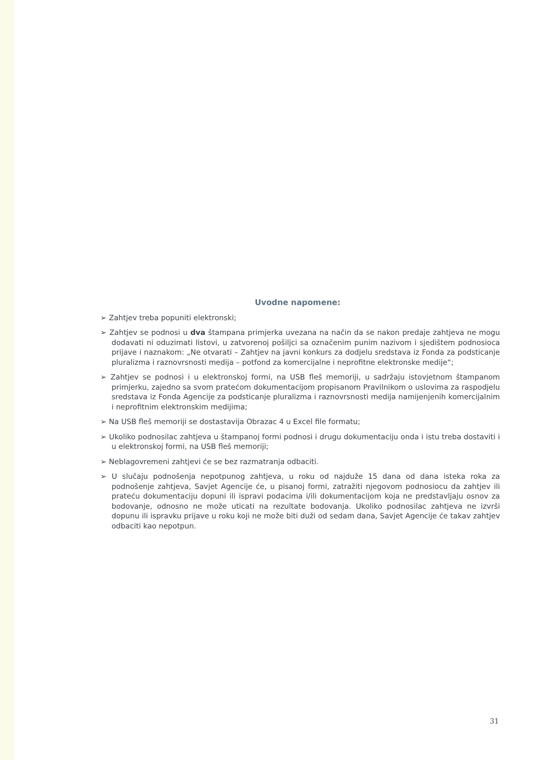Uvodne napomene:
➢ Zahtjev treba popuniti elektronski;
➢ Zahtjev se podnosi u dva štampana primjerka uvezana na način da se nakon predaje zahtjeva ne mogu dodavati ni oduzimati listovi, u zatvorenoj pošiljci sa označenim punim nazivom i sjedištem podnosioca prijave i naznakom: „Ne otvarati – Zahtjev na javni konkurs za dodjelu sredstava iz Fonda za podsticanje pluralizma i raznovrsnosti medija – potfond za komercijalne i neprofitne elektronske medije“;
➢ Zahtjev se podnosi i u elektronskoj formi, na USB fleš memoriji, u sadržaju istovjetnom štampanom primjerku, zajedno sa svom pratećom dokumentacijom propisanom Pravilnikom o uslovima za raspodjelu sredstava iz Fonda Agencije za podsticanje pluralizma i raznovrsnosti medija namijenjenih komercijalnim i neprofitnim elektronskim medijima;
➢ Na USB fleš memoriji se dostastavija Obrazac 4 u Excel file formatu;
➢ Ukoliko podnosilac zahtjeva u štampanoj formi podnosi i drugu dokumentaciju onda i istu treba dostaviti i u elektronskoj formi, na USB fleš memoriji;
➢ Neblagovremeni zahtjevi će se bez razmatranja odbaciti.
➢ U slučaju podnošenja nepotpunog zahtjeva, u roku od najduže 15 dana od dana isteka roka za podnošenje zahtjeva, Savjet Agencije će, u pisanoj formi, zatražiti njegovom podnosiocu da zahtjev ili prateću dokumentaciju dopuni ili ispravi podacima i/ili dokumentacijom koja ne predstavljaju osnov za bodovanje, odnosno ne može uticati na rezultate bodovanja. Ukoliko podnosilac zahtjeva ne izvrši dopunu ili ispravku prijave u roku koji ne može biti duži od sedam dana, Savjet Agencije će takav zahtjev odbaciti kao nepotpun.
31